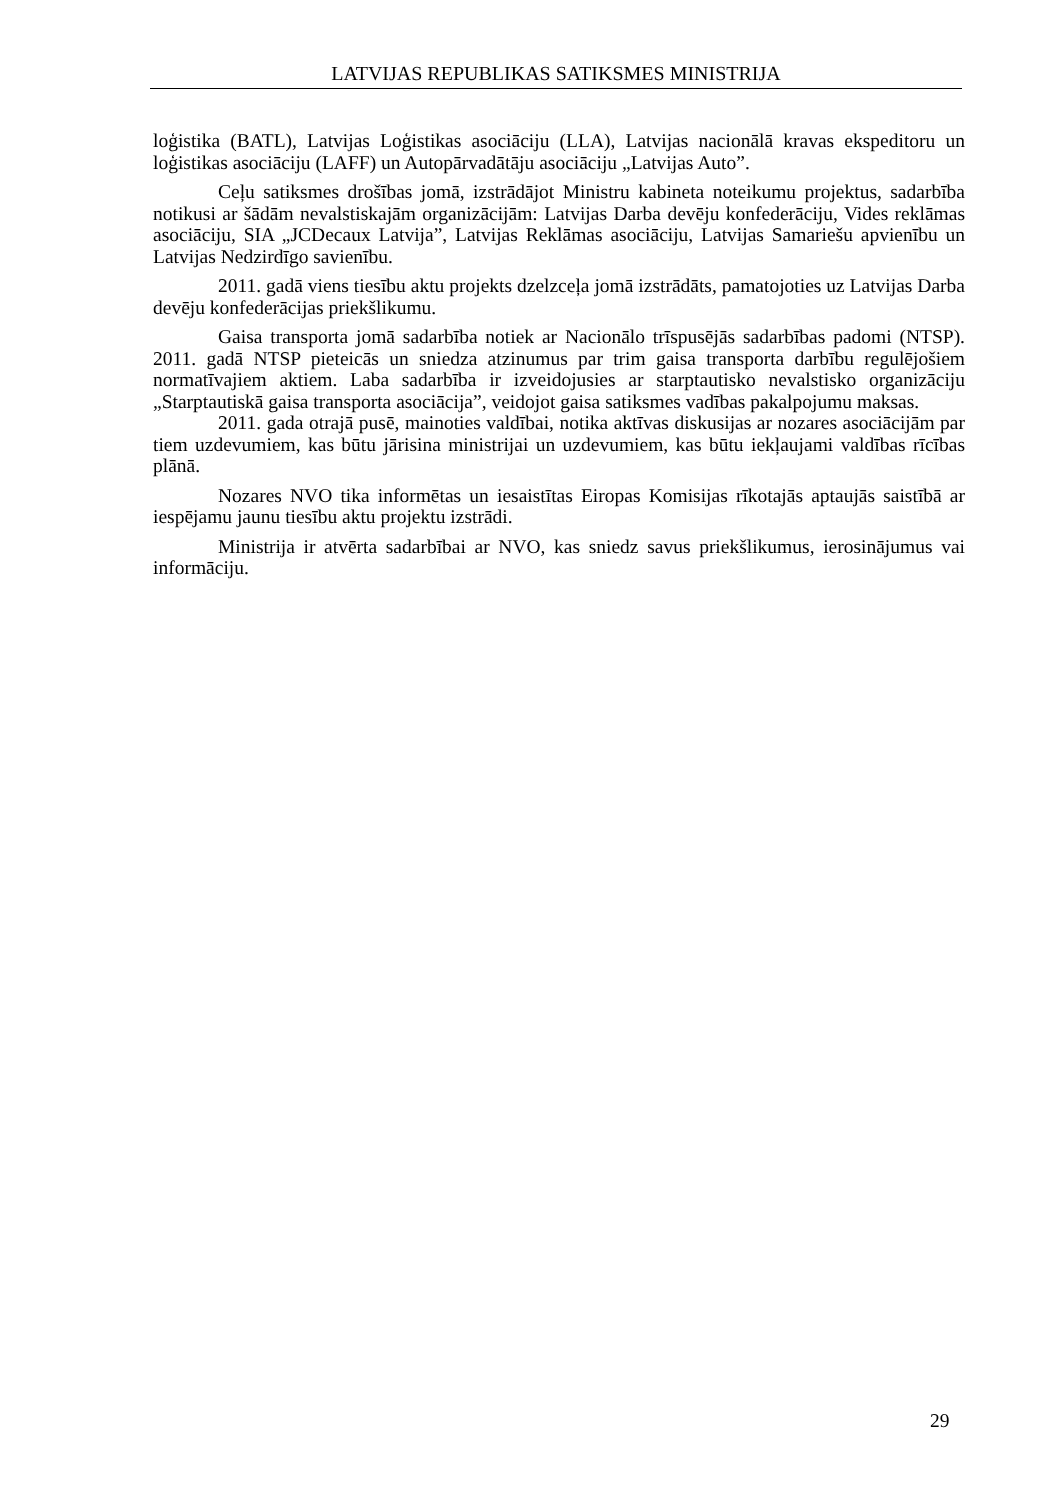LATVIJAS REPUBLIKAS SATIKSMES MINISTRIJA
loģistika (BATL), Latvijas Loģistikas asociāciju (LLA), Latvijas nacionālā kravas ekspeditoru un loģistikas asociāciju (LAFF) un Autopārvadātāju asociāciju „Latvijas Auto”.
Ceļu satiksmes drošības jomā, izstrādājot Ministru kabineta noteikumu projektus, sadarbība notikusi ar šādām nevalstiskajām organizācijām: Latvijas Darba devēju konfederāciju, Vides reklāmas asociāciju, SIA „JCDecaux Latvija”, Latvijas Reklāmas asociāciju, Latvijas Samariešu apvienību un Latvijas Nedzirdīgo savienību.
2011. gadā viens tiesību aktu projekts dzelzceļa jomā izstrādāts, pamatojoties uz Latvijas Darba devēju konfederācijas priekšlikumu.
Gaisa transporta jomā sadarbība notiek ar Nacionālo trīspusējās sadarbības padomi (NTSP). 2011. gadā NTSP pieteicās un sniedza atzinumus par trim gaisa transporta darbību regulējošiem normatīvajiem aktiem. Laba sadarbība ir izveidojusies ar starptautisko nevalstisko organizāciju „Starptautiskā gaisa transporta asociācija”, veidojot gaisa satiksmes vadības pakalpojumu maksas.
2011. gada otrajā pusē, mainoties valdībai, notika aktīvas diskusijas ar nozares asociācijām par tiem uzdevumiem, kas būtu jārisina ministrijai un uzdevumiem, kas būtu iekļaujami valdības rīcības plānā.
Nozares NVO tika informētas un iesaistītas Eiropas Komisijas rīkotajās aptaujās saistībā ar iespējamu jaunu tiesību aktu projektu izstrādi.
Ministrija ir atvērta sadarbībai ar NVO, kas sniedz savus priekšlikumus, ierosinājumus vai informāciju.
29